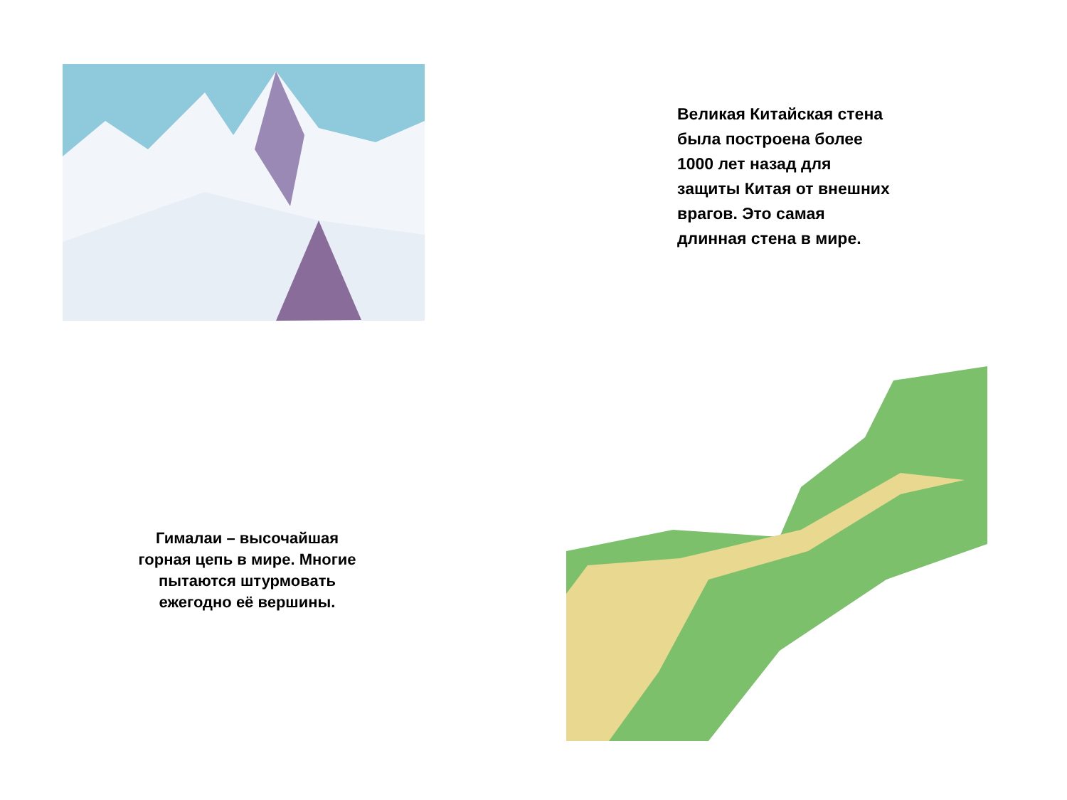Великая Китайская стена
была построена более
1000 лет назад для
защиты Китая от внешних
врагов. Это самая
длинная стена в мире.
Гималаи – высочайшая
горная цепь в мире. Многие
пытаются штурмовать
ежегодно её вершины.